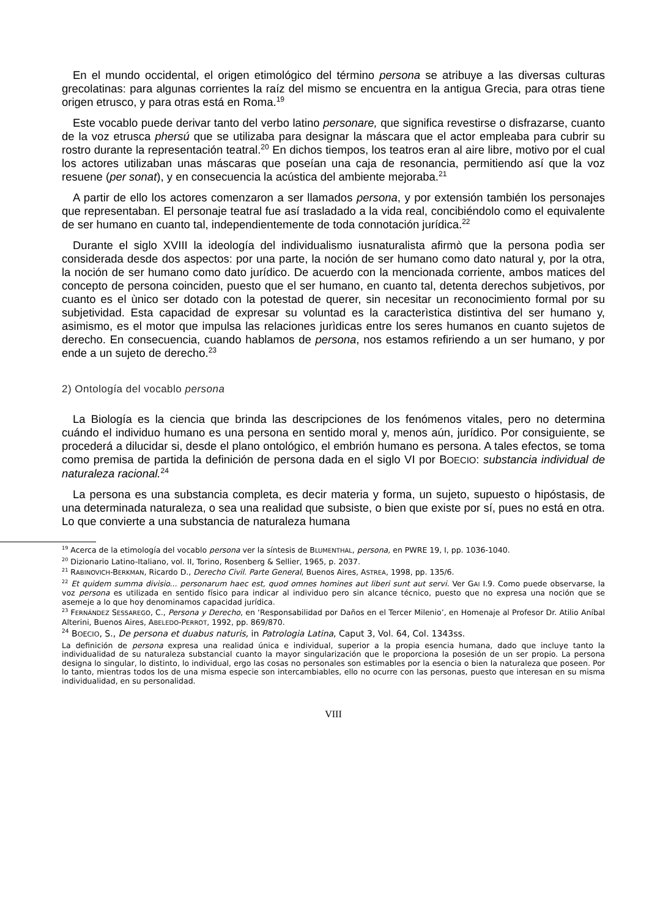En el mundo occidental, el origen etimológico del término persona se atribuye a las diversas culturas grecolatinas: para algunas corrientes la raíz del mismo se encuentra en la antigua Grecia, para otras tiene origen etrusco, y para otras está en Roma.<sup>19</sup>
Este vocablo puede derivar tanto del verbo latino personare, que significa revestirse o disfrazarse, cuanto de la voz etrusca phersú que se utilizaba para designar la máscara que el actor empleaba para cubrir su rostro durante la representación teatral.<sup>20</sup> En dichos tiempos, los teatros eran al aire libre, motivo por el cual los actores utilizaban unas máscaras que poseían una caja de resonancia, permitiendo así que la voz resuene (per sonat), y en consecuencia la acústica del ambiente mejoraba.<sup>21</sup>
A partir de ello los actores comenzaron a ser llamados persona, y por extensión también los personajes que representaban. El personaje teatral fue así trasladado a la vida real, concibiéndolo como el equivalente de ser humano en cuanto tal, independientemente de toda connotación jurídica.<sup>22</sup>
Durante el siglo XVIII la ideología del individualismo iusnaturalista afirmò que la persona podìa ser considerada desde dos aspectos: por una parte, la noción de ser humano como dato natural y, por la otra, la noción de ser humano como dato jurídico. De acuerdo con la mencionada corriente, ambos matices del concepto de persona coinciden, puesto que el ser humano, en cuanto tal, detenta derechos subjetivos, por cuanto es el ùnico ser dotado con la potestad de querer, sin necesitar un reconocimiento formal por su subjetividad. Esta capacidad de expresar su voluntad es la caracterìstica distintiva del ser humano y, asimismo, es el motor que impulsa las relaciones jurìdicas entre los seres humanos en cuanto sujetos de derecho. En consecuencia, cuando hablamos de persona, nos estamos refiriendo a un ser humano, y por ende a un sujeto de derecho.<sup>23</sup>
2) Ontología del vocablo persona
La Biología es la ciencia que brinda las descripciones de los fenómenos vitales, pero no determina cuándo el individuo humano es una persona en sentido moral y, menos aún, jurídico. Por consiguiente, se procederá a dilucidar si, desde el plano ontológico, el embrión humano es persona. A tales efectos, se toma como premisa de partida la definición de persona dada en el siglo VI por BOECIO: substancia individual de naturaleza racional.<sup>24</sup>
La persona es una substancia completa, es decir materia y forma, un sujeto, supuesto o hipóstasis, de una determinada naturaleza, o sea una realidad que subsiste, o bien que existe por sí, pues no está en otra. Lo que convierte a una substancia de naturaleza humana
<sup>19</sup> Acerca de la etimología del vocablo persona ver la síntesis de BLUMENTHAL, persona, en PWRE 19, I, pp. 1036-1040.
<sup>20</sup> Dizionario Latino-Italiano, vol. II, Torino, Rosenberg & Sellier, 1965, p. 2037.
<sup>21</sup> RABINOVICH-BERKMAN, Ricardo D., Derecho Civil. Parte General, Buenos Aires, ASTREA, 1998, pp. 135/6.
<sup>22</sup> Et quidem summa divisio... personarum haec est, quod omnes homines aut liberi sunt aut servi. Ver GAI I.9. Como puede observarse, la voz persona es utilizada en sentido físico para indicar al individuo pero sin alcance técnico, puesto que no expresa una noción que se asemeje a lo que hoy denominamos capacidad jurídica.
<sup>23</sup> FERNÁNDEZ SESSAREGO, C., Persona y Derecho, en ‘Responsabilidad por Daños en el Tercer Milenio’, en Homenaje al Profesor Dr. Atilio Aníbal Alterini, Buenos Aires, ABELEDO-PERROT, 1992, pp. 869/870.
<sup>24</sup> BOECIO, S., De persona et duabus naturis, in Patrologia Latina, Caput 3, Vol. 64, Col. 1343ss.
La definición de persona expresa una realidad única e individual, superior a la propia esencia humana, dado que incluye tanto la individualidad de su naturaleza substancial cuanto la mayor singularización que le proporciona la posesión de un ser propio. La persona designa lo singular, lo distinto, lo individual, ergo las cosas no personales son estimables por la esencia o bien la naturaleza que poseen. Por lo tanto, mientras todos los de una misma especie son intercambiables, ello no ocurre con las personas, puesto que interesan en su misma individualidad, en su personalidad.
VIII